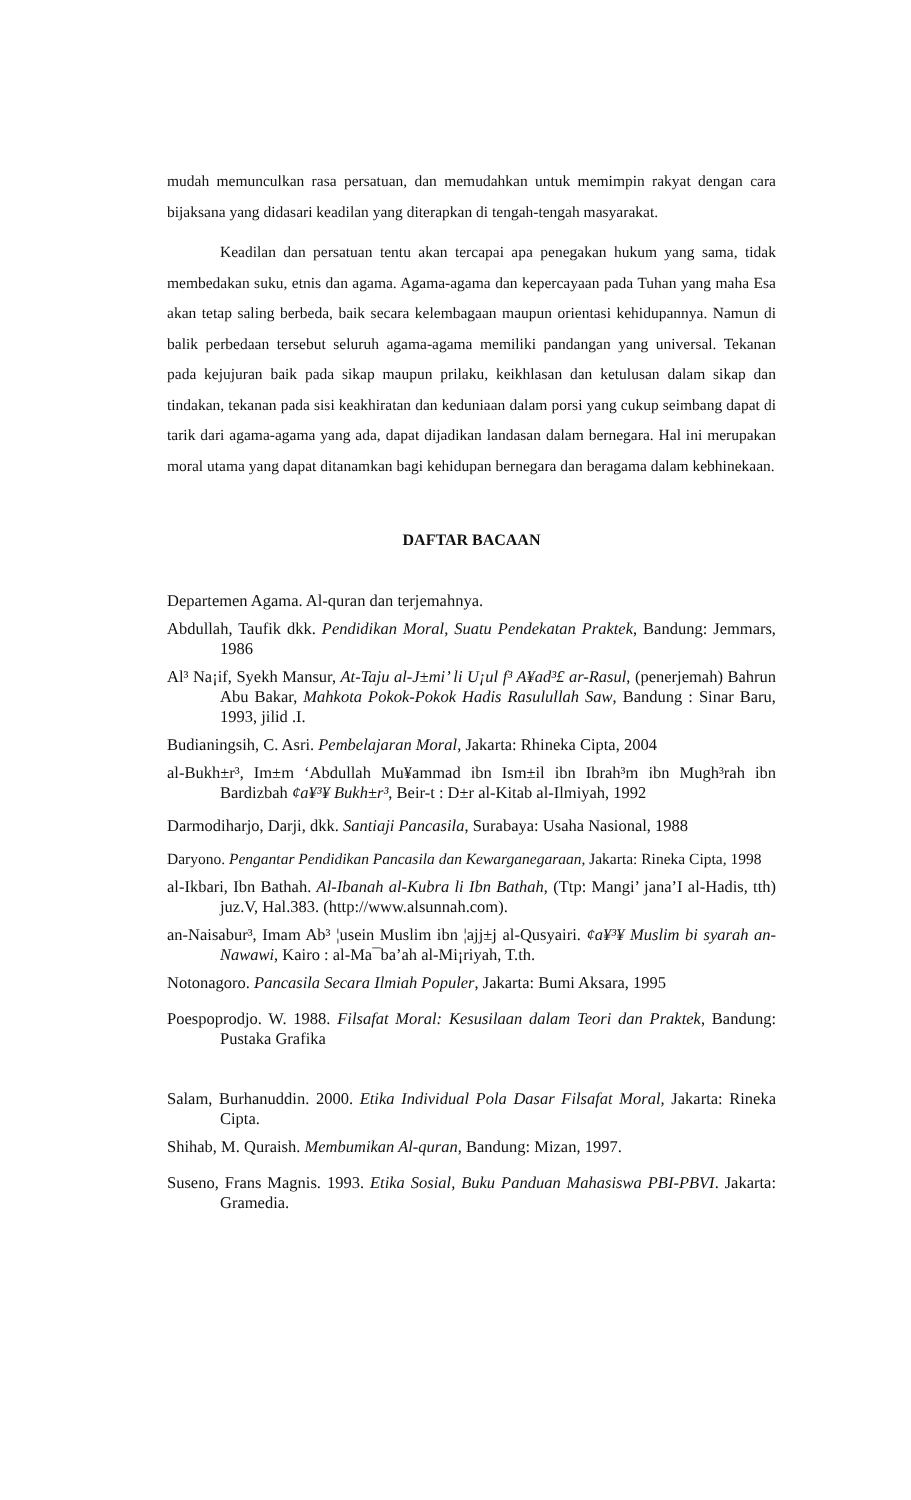mudah memunculkan rasa persatuan, dan memudahkan untuk memimpin rakyat dengan cara bijaksana yang didasari keadilan yang diterapkan di tengah-tengah masyarakat.
Keadilan dan persatuan tentu akan tercapai apa penegakan hukum yang sama, tidak membedakan suku, etnis dan agama. Agama-agama dan kepercayaan pada Tuhan yang maha Esa akan tetap saling berbeda, baik secara kelembagaan maupun orientasi kehidupannya. Namun di balik perbedaan tersebut seluruh agama-agama memiliki pandangan yang universal. Tekanan pada kejujuran baik pada sikap maupun prilaku, keikhlasan dan ketulusan dalam sikap dan tindakan, tekanan pada sisi keakhiratan dan keduniaan dalam porsi yang cukup seimbang dapat di tarik dari agama-agama yang ada, dapat dijadikan landasan dalam bernegara. Hal ini merupakan moral utama yang dapat ditanamkan bagi kehidupan bernegara dan beragama dalam kebhinekaan.
DAFTAR BACAAN
Departemen Agama. Al-quran dan terjemahnya.
Abdullah, Taufik dkk. Pendidikan Moral, Suatu Pendekatan Praktek, Bandung: Jemmars, 1986
Al³ Na¡if, Syekh Mansur, At-Taju al-J±mi’ li U¡ul f³ A¥ad³£ ar-Rasul, (penerjemah) Bahrun Abu Bakar, Mahkota Pokok-Pokok Hadis Rasulullah Saw, Bandung : Sinar Baru, 1993, jilid .I.
Budianingsih, C. Asri. Pembelajaran Moral, Jakarta: Rhineka Cipta, 2004
al-Bukh±r³, Im±m ‘Abdullah Mu¥ammad ibn Ism±il ibn Ibrah³m ibn Mugh³rah ibn Bardizbah ¢a¥³¥ Bukh±r³, Beir-t : D±r al-Kitab al-Ilmiyah, 1992
Darmodiharjo, Darji, dkk. Santiaji Pancasila, Surabaya: Usaha Nasional, 1988
Daryono. Pengantar Pendidikan Pancasila dan Kewarganegaraan, Jakarta: Rineka Cipta, 1998
al-Ikbari, Ibn Bathah. Al-Ibanah al-Kubra li Ibn Bathah, (Ttp: Mangi’ jana’I al-Hadis, tth) juz.V, Hal.383. (http://www.alsunnah.com).
an-Naisabur³, Imam Ab³ ¦usein Muslim ibn ¦ajj±j al-Qusyairi. ¢a¥³¥ Muslim bi syarah an-Nawawi, Kairo : al-Ma¯ba’ah al-Mi¡riyah, T.th.
Notonagoro. Pancasila Secara Ilmiah Populer, Jakarta: Bumi Aksara, 1995
Poespoprodjo. W. 1988. Filsafat Moral: Kesusilaan dalam Teori dan Praktek, Bandung: Pustaka Grafika
Salam, Burhanuddin. 2000. Etika Individual Pola Dasar Filsafat Moral, Jakarta: Rineka Cipta.
Shihab, M. Quraish. Membumikan Al-quran, Bandung: Mizan, 1997.
Suseno, Frans Magnis. 1993. Etika Sosial, Buku Panduan Mahasiswa PBI-PBVI. Jakarta: Gramedia.